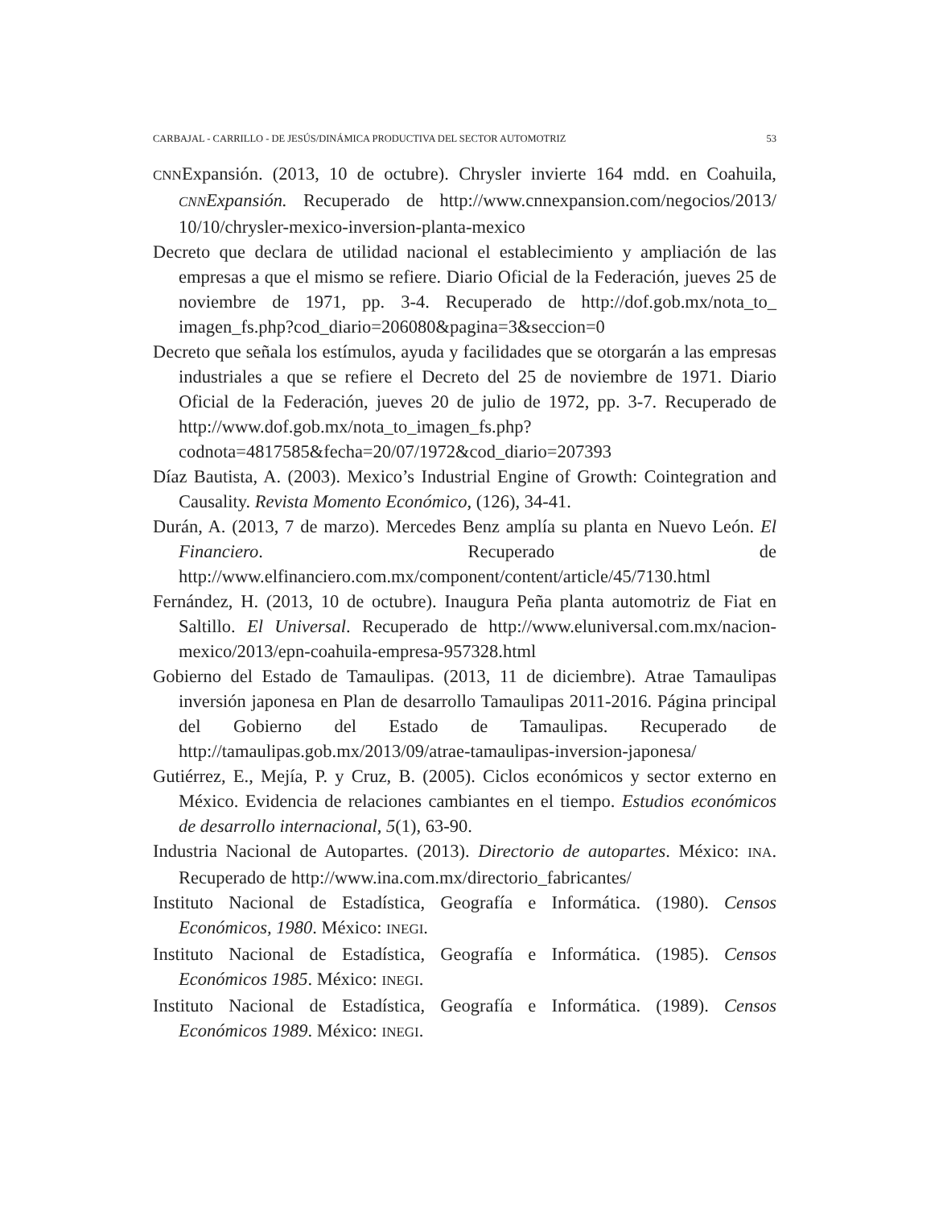CARBAJAL - CARRILLO - DE JESÚS/DINÁMICA PRODUCTIVA DEL SECTOR AUTOMOTRIZ 53
CNNExpansión. (2013, 10 de octubre). Chrysler invierte 164 mdd. en Coahuila, CNNExpansión. Recuperado de http://www.cnnexpansion.com/negocios/2013/ 10/10/chrysler-mexico-inversion-planta-mexico
Decreto que declara de utilidad nacional el establecimiento y ampliación de las empresas a que el mismo se refiere. Diario Oficial de la Federación, jueves 25 de noviembre de 1971, pp. 3-4. Recuperado de http://dof.gob.mx/nota_to_ imagen_fs.php?cod_diario=206080&pagina=3&seccion=0
Decreto que señala los estímulos, ayuda y facilidades que se otorgarán a las empresas industriales a que se refiere el Decreto del 25 de noviembre de 1971. Diario Oficial de la Federación, jueves 20 de julio de 1972, pp. 3-7. Recuperado de http://www.dof.gob.mx/nota_to_imagen_fs.php?codnota=4817585&fecha=20/07/1972&cod_diario=207393
Díaz Bautista, A. (2003). Mexico’s Industrial Engine of Growth: Cointegration and Causality. Revista Momento Económico, (126), 34-41.
Durán, A. (2013, 7 de marzo). Mercedes Benz amplía su planta en Nuevo León. El Financiero. Recuperado de http://www.elfinanciero.com.mx/component/content/article/45/7130.html
Fernández, H. (2013, 10 de octubre). Inaugura Peña planta automotriz de Fiat en Saltillo. El Universal. Recuperado de http://www.eluniversal.com.mx/nacion-mexico/2013/epn-coahuila-empresa-957328.html
Gobierno del Estado de Tamaulipas. (2013, 11 de diciembre). Atrae Tamaulipas inversión japonesa en Plan de desarrollo Tamaulipas 2011-2016. Página principal del Gobierno del Estado de Tamaulipas. Recuperado de http://tamaulipas.gob.mx/2013/09/atrae-tamaulipas-inversion-japonesa/
Gutiérrez, E., Mejía, P. y Cruz, B. (2005). Ciclos económicos y sector externo en México. Evidencia de relaciones cambiantes en el tiempo. Estudios económicos de desarrollo internacional, 5(1), 63-90.
Industria Nacional de Autopartes. (2013). Directorio de autopartes. México: INA. Recuperado de http://www.ina.com.mx/directorio_fabricantes/
Instituto Nacional de Estadística, Geografía e Informática. (1980). Censos Económicos, 1980. México: INEGI.
Instituto Nacional de Estadística, Geografía e Informática. (1985). Censos Económicos 1985. México: INEGI.
Instituto Nacional de Estadística, Geografía e Informática. (1989). Censos Económicos 1989. México: INEGI.